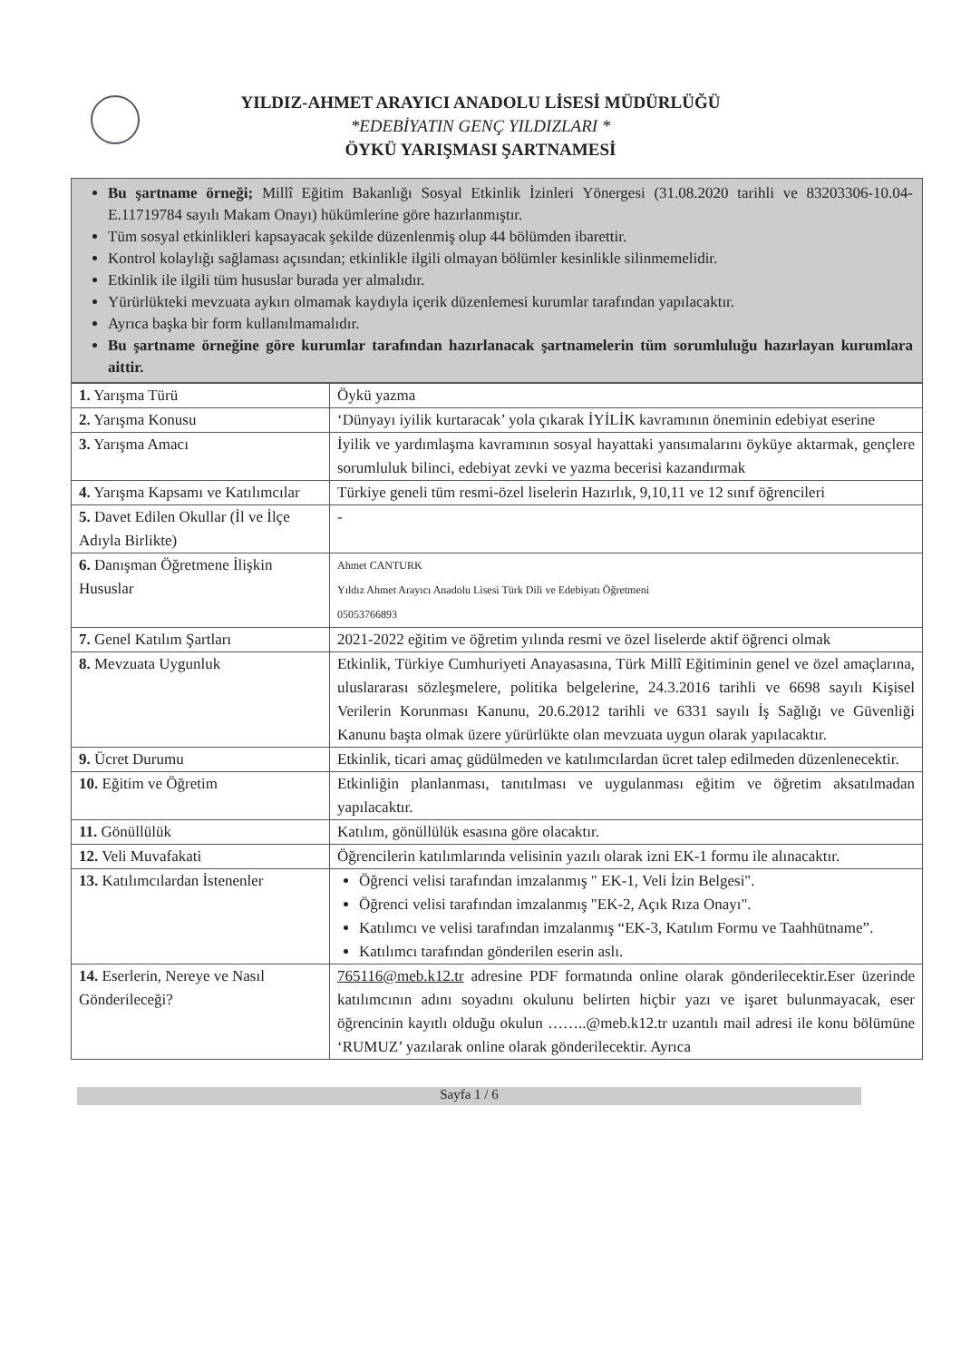YILDIZ-AHMET ARAYICI ANADOLU LİSESİ MÜDÜRLÜĞÜ
*EDEBİYATIN GENÇ YILDIZLARI *
ÖYKÜ YARIŞMASI ŞARTNAMESİ
Bu şartname örneği; Millî Eğitim Bakanlığı Sosyal Etkinlik İzinleri Yönergesi (31.08.2020 tarihli ve 83203306-10.04-E.11719784 sayılı Makam Onayı) hükümlerine göre hazırlanmıştır.
Tüm sosyal etkinlikleri kapsayacak şekilde düzenlenmiş olup 44 bölümden ibarettir.
Kontrol kolaylığı sağlaması açısından; etkinlikle ilgili olmayan bölümler kesinlikle silinmemelidir.
Etkinlik ile ilgili tüm hususlar burada yer almalıdır.
Yürürlükteki mevzuata aykırı olmamak kaydıyla içerik düzenlemesi kurumlar tarafından yapılacaktır.
Ayrıca başka bir form kullanılmamalıdır.
Bu şartname örneğine göre kurumlar tarafından hazırlanacak şartnamelerin tüm sorumluluğu hazırlayan kurumlara aittir.
| 1. Yarışma Türü | Öykü yazma |
| 2. Yarışma Konusu | ‘Dünyayı iyilik kurtaracak’ yola çıkarak İYİLİK kavramının öneminin edebiyat eserine |
| 3. Yarışma Amacı | İyilik ve yardımlaşma kavramının sosyal hayattaki yansımalarını öyküye aktarmak, gençlere sorumluluk bilinci, edebiyat zevki ve yazma becerisi kazandırmak |
| 4. Yarışma Kapsamı ve Katılımcılar | Türkiye geneli tüm resmi-özel liselerin Hazırlık, 9,10,11 ve 12 sınıf öğrencileri |
| 5. Davet Edilen Okullar (İl ve İlçe Adıyla Birlikte) | - |
| 6. Danışman Öğretmene İlişkin Hususlar | Ahmet CANTURK Yıldız Ahmet Arayıcı Anadolu Lisesi Türk Dili ve Edebiyatı Öğretmeni 05053766893 |
| 7. Genel Katılım Şartları | 2021-2022 eğitim ve öğretim yılında resmi ve özel liselerde aktif öğrenci olmak |
| 8. Mevzuata Uygunluk | Etkinlik, Türkiye Cumhuriyeti Anayasasına, Türk Millî Eğitiminin genel ve özel amaçlarına, uluslararası sözleşmelere, politika belgelerine, 24.3.2016 tarihli ve 6698 sayılı Kişisel Verilerin Korunması Kanunu, 20.6.2012 tarihli ve 6331 sayılı İş Sağlığı ve Güvenliği Kanunu başta olmak üzere yürürlükte olan mevzuata uygun olarak yapılacaktır. |
| 9. Ücret Durumu | Etkinlik, ticari amaç güdülmeden ve katılımcılardan ücret talep edilmeden düzenlenecektir. |
| 10. Eğitim ve Öğretim | Etkinliğin planlanması, tanıtılması ve uygulanması eğitim ve öğretim aksatılmadan yapılacaktır. |
| 11. Gönüllülük | Katılım, gönüllülük esasına göre olacaktır. |
| 12. Veli Muvafakati | Öğrencilerin katılımlarında velisinin yazılı olarak izni EK-1 formu ile alınacaktır. |
| 13. Katılımcılardan İstenenler | Öğrenci velisi tarafından imzalanmış " EK-1, Veli İzin Belgesi". Öğrenci velisi tarafından imzalanmış "EK-2, Açık Rıza Onayı". Katılımcı ve velisi tarafından imzalanmış “EK-3, Katılım Formu ve Taahhütname”. Katılımcı tarafından gönderilen eserin aslı. |
| 14. Eserlerin, Nereye ve Nasıl Gönderileceği? | 765116@meb.k12.tr adresine PDF formatında online olarak gönderilecektir.Eser üzerinde katılımcının adını soyadını okulunu belirten hiçbir yazı ve işaret bulunmayacak, eser öğrencinin kayıtlı olduğu okulun ……..@meb.k12.tr uzantılı mail adresi ile konu bölümüne ‘RUMUZ’ yazılarak online olarak gönderilecektir. Ayrıca |
Sayfa 1 / 6